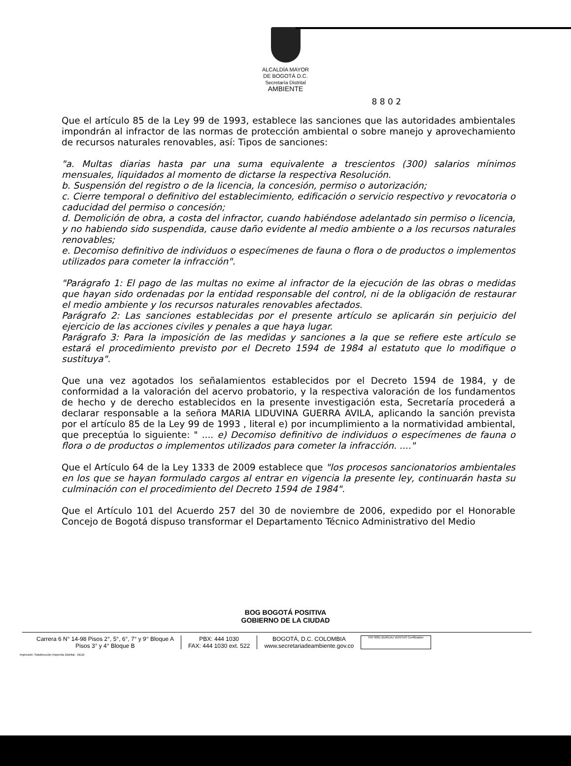ALCALDÍA MAYOR
DE BOGOTÁ D.C.
Secretaría Distrital
AMBIENTE
8 8 0 2
Que el artículo 85 de la Ley 99 de 1993, establece las sanciones que las autoridades ambientales impondrán al infractor de las normas de protección ambiental o sobre manejo y aprovechamiento de recursos naturales renovables, así: Tipos de sanciones:
"a. Multas diarias hasta par una suma equivalente a trescientos (300) salarios mínimos mensuales, liquidados al momento de dictarse la respectiva Resolución.
b. Suspensión del registro o de la licencia, la concesión, permiso o autorización;
c. Cierre temporal o definitivo del establecimiento, edificación o servicio respectivo y revocatoria o caducidad del permiso o concesión;
d. Demolición de obra, a costa del infractor, cuando habiéndose adelantado sin permiso o licencia, y no habiendo sido suspendida, cause daño evidente al medio ambiente o a los recursos naturales renovables;
e. Decomiso definitivo de individuos o especímenes de fauna o flora o de productos o implementos utilizados para cometer la infracción".
"Parágrafo 1: El pago de las multas no exime al infractor de la ejecución de las obras o medidas que hayan sido ordenadas por la entidad responsable del control, ni de la obligación de restaurar el medio ambiente y los recursos naturales renovables afectados.
Parágrafo 2: Las sanciones establecidas por el presente artículo se aplicarán sin perjuicio del ejercicio de las acciones civiles y penales a que haya lugar.
Parágrafo 3: Para la imposición de las medidas y sanciones a la que se refiere este artículo se estará el procedimiento previsto por el Decreto 1594 de 1984 al estatuto que lo modifique o sustituya".
Que una vez agotados los señalamientos establecidos por el Decreto 1594 de 1984, y de conformidad a la valoración del acervo probatorio, y la respectiva valoración de los fundamentos de hecho y de derecho establecidos en la presente investigación esta, Secretaría procederá a declarar responsable a la señora MARIA LIDUVINA GUERRA AVILA, aplicando la sanción prevista por el artículo 85 de la Ley 99 de 1993 , literal e) por incumplimiento a la normatividad ambiental, que preceptúa lo siguiente: " .... e) Decomiso definitivo de individuos o especímenes de fauna o flora o de productos o implementos utilizados para cometer la infracción. ...."
Que el Artículo 64 de la Ley 1333 de 2009 establece que "los procesos sancionatorios ambientales en los que se hayan formulado cargos al entrar en vigencia la presente ley, continuarán hasta su culminación con el procedimiento del Decreto 1594 de 1984".
Que el Artículo 101 del Acuerdo 257 del 30 de noviembre de 2006, expedido por el Honorable Concejo de Bogotá dispuso transformar el Departamento Técnico Administrativo del Medio
BOG BOGOTÁ POSITIVA
GOBIERNO DE LA CIUDAD
Carrera 6 N° 14-98 Pisos 2°, 5°, 6°, 7° y 9° Bloque A
Pisos 3° y 4° Bloque B
PBX: 444 1030
FAX: 444 1030 ext. 522
BOGOTÁ, D.C. COLOMBIA
www.secretariadeambiente.gov.co
ISO 9001 BUREAU VERITAS Certification
Impresión: Subdirección Imprenta Distrital - DDDI